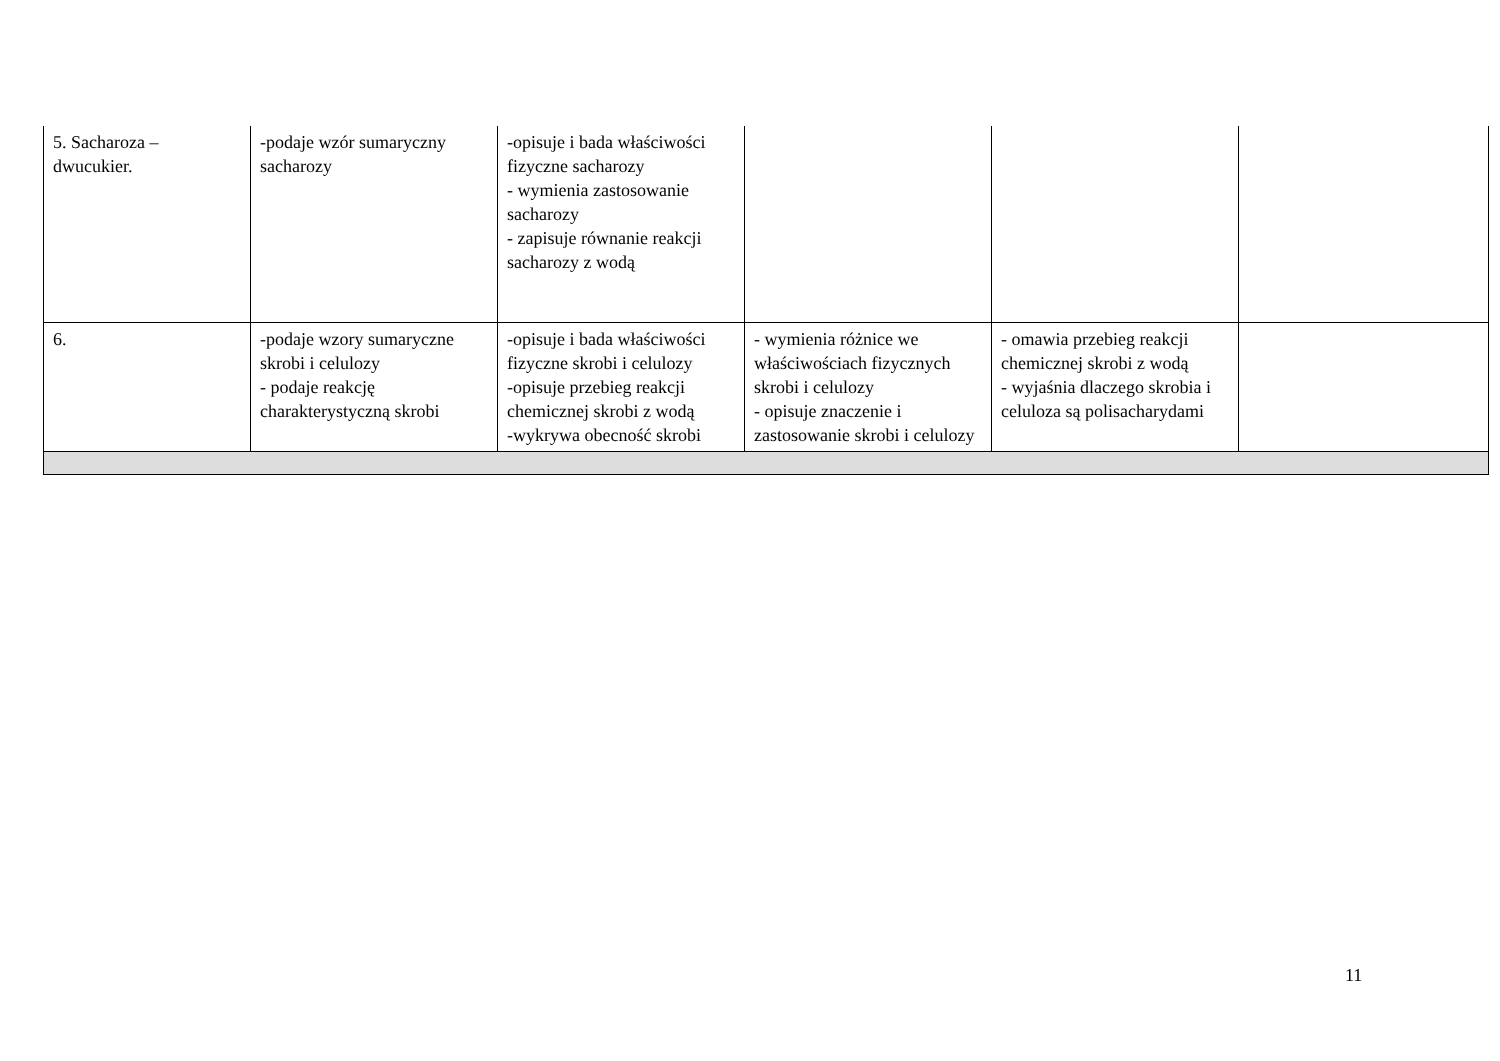| 5. Sacharoza – dwucukier. | -podaje wzór sumaryczny sacharozy | -opisuje i bada właściwości fizyczne sacharozy - wymienia zastosowanie sacharozy - zapisuje równanie reakcji sacharozy z wodą | | | |
| 6. | -podaje wzory sumaryczne skrobi i celulozy - podaje reakcję charakterystyczną skrobi | -opisuje i bada właściwości fizyczne skrobi i celulozy -opisuje przebieg reakcji chemicznej skrobi z wodą -wykrywa obecność skrobi | - wymienia różnice we właściwościach fizycznych skrobi i celulozy - opisuje znaczenie i zastosowanie skrobi i celulozy | - omawia przebieg reakcji chemicznej skrobi z wodą - wyjaśnia dlaczego skrobia i celuloza są polisacharydami | |
11